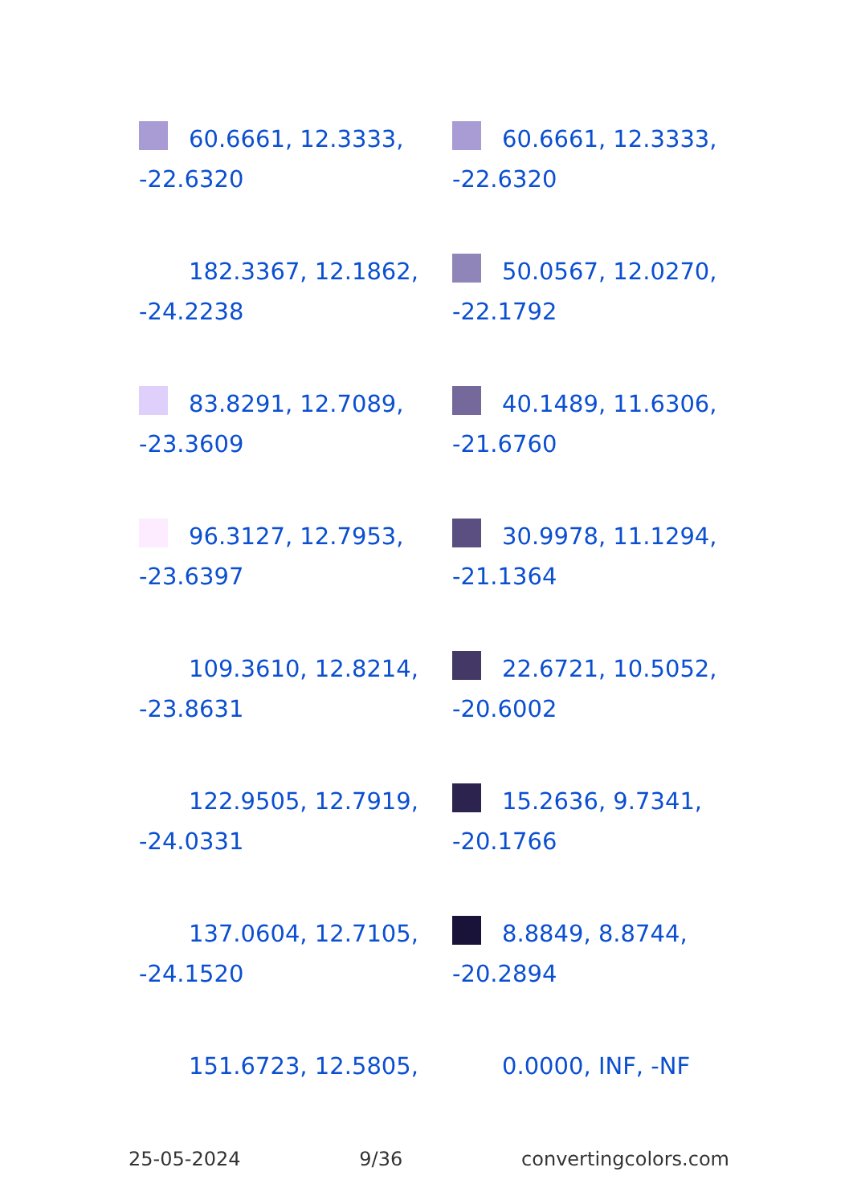60.6661, 12.3333,
-22.6320
60.6661, 12.3333,
-22.6320
182.3367, 12.1862,
-24.2238
50.0567, 12.0270,
-22.1792
83.8291, 12.7089,
-23.3609
40.1489, 11.6306,
-21.6760
96.3127, 12.7953,
-23.6397
30.9978, 11.1294,
-21.1364
109.3610, 12.8214,
-23.8631
22.6721, 10.5052,
-20.6002
122.9505, 12.7919,
-24.0331
15.2636, 9.7341,
-20.1766
137.0604, 12.7105,
-24.1520
8.8849, 8.8744,
-20.2894
151.6723, 12.5805,
0.0000, INF, -NF
25-05-2024 9/36 convertingcolors.com